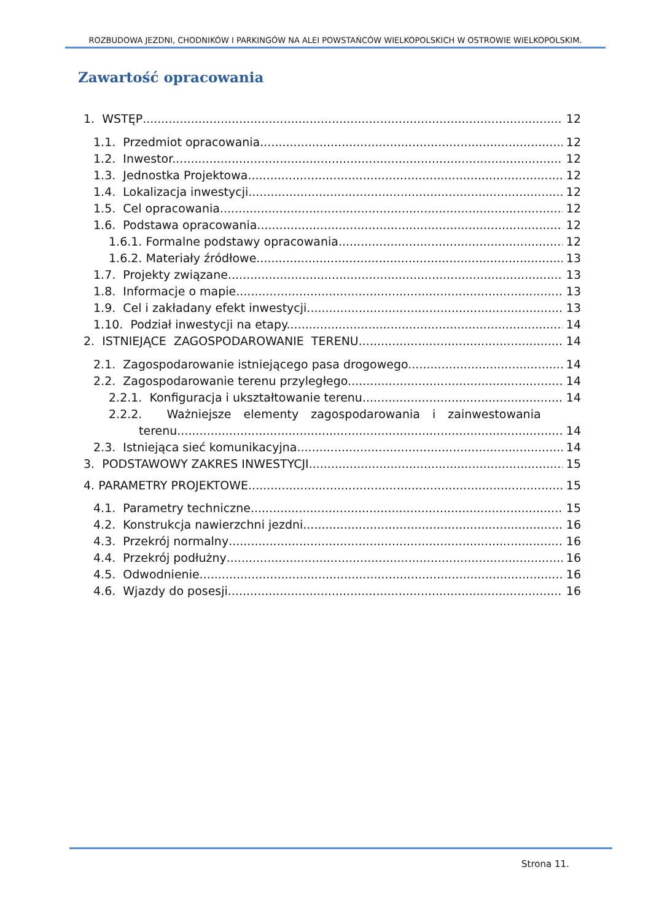ROZBUDOWA JEZDNI, CHODNIKÓW I PARKINGÓW NA ALEI POWSTAŃCÓW WIELKOPOLSKICH W OSTROWIE WIELKOPOLSKIM.
Zawartość opracowania
1. WSTĘP 12
1.1. Przedmiot opracowania. 12
1.2. Inwestor. 12
1.3. Jednostka Projektowa. 12
1.4. Lokalizacja inwestycji. 12
1.5. Cel opracowania. 12
1.6. Podstawa opracowania. 12
1.6.1. Formalne podstawy opracowania 12
1.6.2. Materiały źródłowe 13
1.7. Projekty związane. 13
1.8. Informacje o mapie. 13
1.9. Cel i zakładany efekt inwestycji. 13
1.10. Podział inwestycji na etapy. 14
2. ISTNIEJĄCE ZAGOSPODAROWANIE TERENU 14
2.1. Zagospodarowanie istniejącego pasa drogowego. 14
2.2. Zagospodarowanie terenu przyległego. 14
2.2.1. Konfiguracja i ukształtowanie terenu. 14
2.2.2. Ważniejsze elementy zagospodarowania i zainwestowania
terenu. 14
2.3. Istniejąca sieć komunikacyjna. 14
3. PODSTAWOWY ZAKRES INWESTYCJI 15
4. PARAMETRY PROJEKTOWE 15
4.1. Parametry techniczne 15
4.2. Konstrukcja nawierzchni jezdni 16
4.3. Przekrój normalny 16
4.4. Przekrój podłużny 16
4.5. Odwodnienie 16
4.6. Wjazdy do posesji 16
Strona 11.